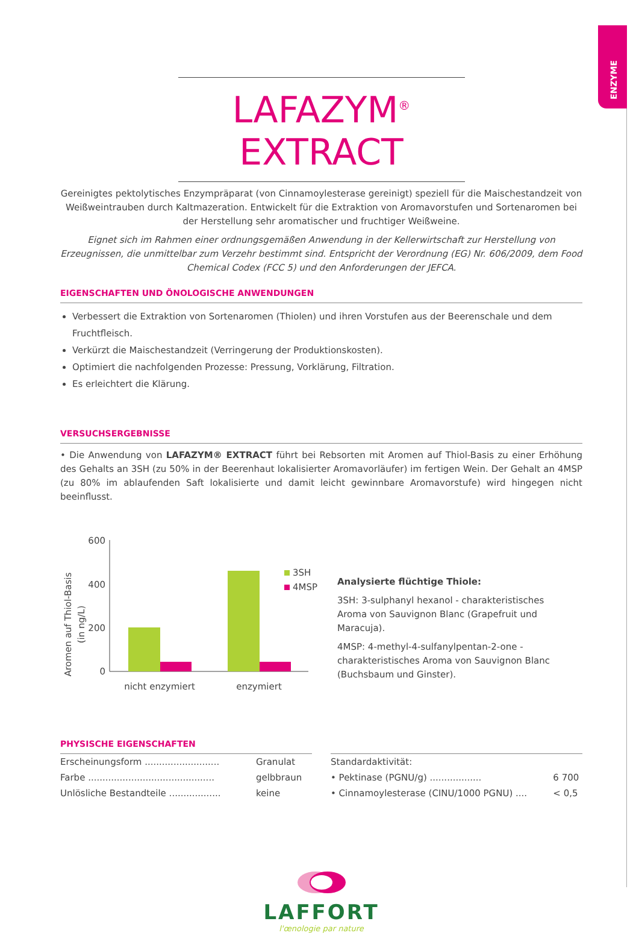ENZYME
LAFAZYM<sup>®</sup> EXTRACT
Gereinigtes pektolytisches Enzympräparat (von Cinnamoylesterase gereinigt) speziell für die Maischestandzeit von Weißweintrauben durch Kaltmazeration. Entwickelt für die Extraktion von Aromavorstufen und Sortenaromen bei der Herstellung sehr aromatischer und fruchtiger Weißweine.
Eignet sich im Rahmen einer ordnungsgemäßen Anwendung in der Kellerwirtschaft zur Herstellung von Erzeugnissen, die unmittelbar zum Verzehr bestimmt sind. Entspricht der Verordnung (EG) Nr. 606/2009, dem Food Chemical Codex (FCC 5) und den Anforderungen der JEFCA.
EIGENSCHAFTEN UND ÖNOLOGISCHE ANWENDUNGEN
Verbessert die Extraktion von Sortenaromen (Thiolen) und ihren Vorstufen aus der Beerenschale und dem Fruchtfleisch.
Verkürzt die Maischestandzeit (Verringerung der Produktionskosten).
Optimiert die nachfolgenden Prozesse: Pressung, Vorklärung, Filtration.
Es erleichtert die Klärung.
VERSUCHSERGEBNISSE
• Die Anwendung von LAFAZYM® EXTRACT führt bei Rebsorten mit Aromen auf Thiol-Basis zu einer Erhöhung des Gehalts an 3SH (zu 50% in der Beerenhaut lokalisierter Aromavorläufer) im fertigen Wein. Der Gehalt an 4MSP (zu 80% im ablaufenden Saft lokalisierte und damit leicht gewinnbare Aromavorstufe) wird hingegen nicht beeinflusst.
Aromen auf Thiol-Basis
(in ng/L)
600
400
200
0
3SH
4MSP
nicht enzymiert
enzymiert
Analysierte flüchtige Thiole:
3SH: 3-sulphanyl hexanol - charakteristisches Aroma von Sauvignon Blanc (Grapefruit und Maracuja).
4MSP: 4-methyl-4-sulfanylpentan-2-one - charakteristisches Aroma von Sauvignon Blanc (Buchsbaum und Ginster).
PHYSISCHE EIGENSCHAFTEN
| Erscheinungsform .......................... | Granulat |
| Farbe ............................................ | gelbbraun |
| Unlösliche Bestandteile .................. | keine |
| Standardaktivität: | |
| • Pektinase (PGNU/g) .................. | 6 700 |
| • Cinnamoylesterase (CINU/1000 PGNU) .... | < 0,5 |
LAFFORT
l'œnologie par nature